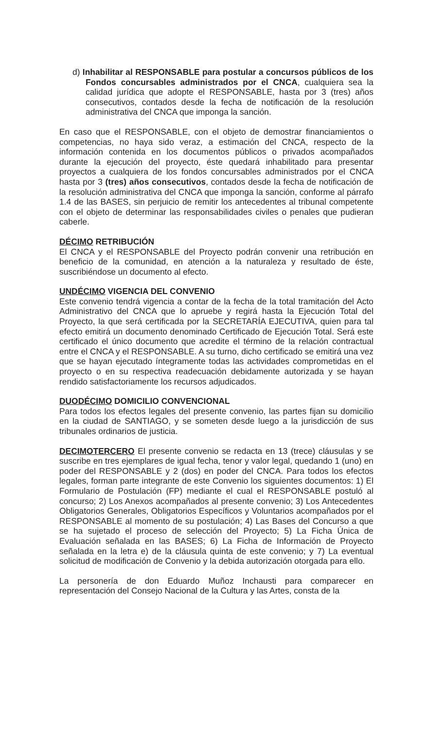d) Inhabilitar al RESPONSABLE para postular a concursos públicos de los Fondos concursables administrados por el CNCA, cualquiera sea la calidad jurídica que adopte el RESPONSABLE, hasta por 3 (tres) años consecutivos, contados desde la fecha de notificación de la resolución administrativa del CNCA que imponga la sanción.
En caso que el RESPONSABLE, con el objeto de demostrar financiamientos o competencias, no haya sido veraz, a estimación del CNCA, respecto de la información contenida en los documentos públicos o privados acompañados durante la ejecución del proyecto, éste quedará inhabilitado para presentar proyectos a cualquiera de los fondos concursables administrados por el CNCA hasta por 3 (tres) años consecutivos, contados desde la fecha de notificación de la resolución administrativa del CNCA que imponga la sanción, conforme al párrafo 1.4 de las BASES, sin perjuicio de remitir los antecedentes al tribunal competente con el objeto de determinar las responsabilidades civiles o penales que pudieran caberle.
DÉCIMO RETRIBUCIÓN
El CNCA y el RESPONSABLE del Proyecto podrán convenir una retribución en beneficio de la comunidad, en atención a la naturaleza y resultado de éste, suscribiéndose un documento al efecto.
UNDÉCIMO VIGENCIA DEL CONVENIO
Este convenio tendrá vigencia a contar de la fecha de la total tramitación del Acto Administrativo del CNCA que lo apruebe y regirá hasta la Ejecución Total del Proyecto, la que será certificada por la SECRETARÍA EJECUTIVA, quien para tal efecto emitirá un documento denominado Certificado de Ejecución Total. Será este certificado el único documento que acredite el término de la relación contractual entre el CNCA y el RESPONSABLE. A su turno, dicho certificado se emitirá una vez que se hayan ejecutado íntegramente todas las actividades comprometidas en el proyecto o en su respectiva readecuación debidamente autorizada y se hayan rendido satisfactoriamente los recursos adjudicados.
DUODÉCIMO DOMICILIO CONVENCIONAL
Para todos los efectos legales del presente convenio, las partes fijan su domicilio en la ciudad de SANTIAGO, y se someten desde luego a la jurisdicción de sus tribunales ordinarios de justicia.
DECIMOTERCERO El presente convenio se redacta en 13 (trece) cláusulas y se suscribe en tres ejemplares de igual fecha, tenor y valor legal, quedando 1 (uno) en poder del RESPONSABLE y 2 (dos) en poder del CNCA. Para todos los efectos legales, forman parte integrante de este Convenio los siguientes documentos: 1) El Formulario de Postulación (FP) mediante el cual el RESPONSABLE postuló al concurso; 2) Los Anexos acompañados al presente convenio; 3) Los Antecedentes Obligatorios Generales, Obligatorios Específicos y Voluntarios acompañados por el RESPONSABLE al momento de su postulación; 4) Las Bases del Concurso a que se ha sujetado el proceso de selección del Proyecto; 5) La Ficha Única de Evaluación señalada en las BASES; 6) La Ficha de Información de Proyecto señalada en la letra e) de la cláusula quinta de este convenio; y 7) La eventual solicitud de modificación de Convenio y la debida autorización otorgada para ello.
La personería de don Eduardo Muñoz Inchausti para comparecer en representación del Consejo Nacional de la Cultura y las Artes, consta de la